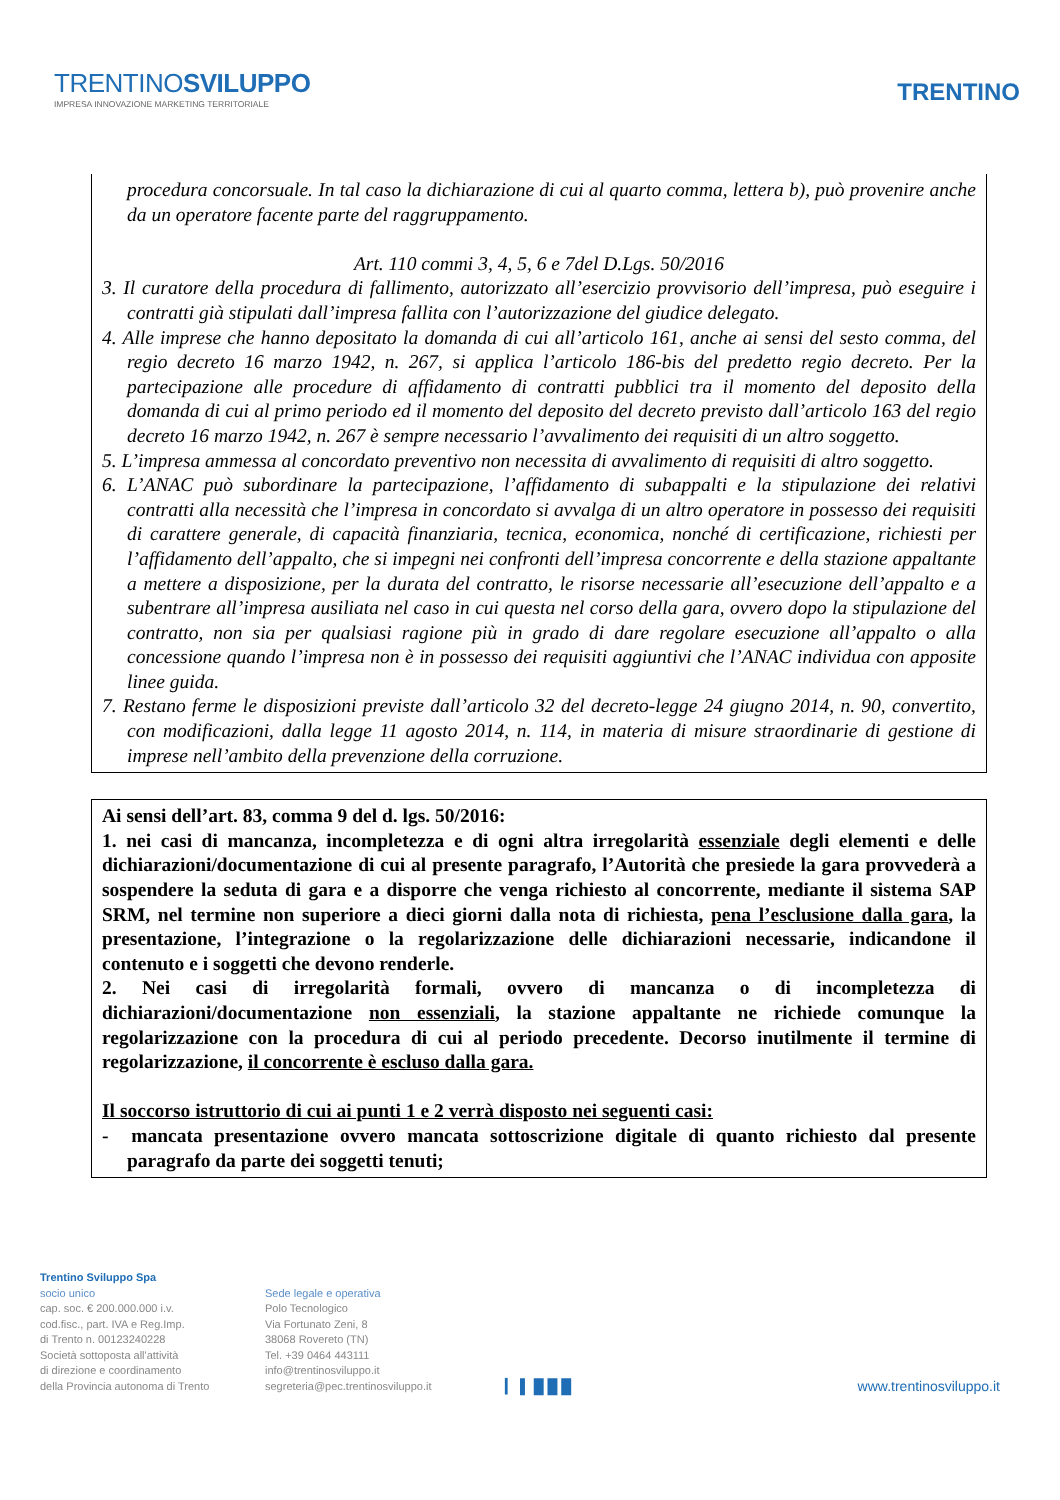TRENTINOSVILUPPO
IMPRESA INNOVAZIONE MARKETING TERRITORIALE
TRENTINO
procedura concorsuale. In tal caso la dichiarazione di cui al quarto comma, lettera b), può provenire anche da un operatore facente parte del raggruppamento.
Art. 110 commi 3, 4, 5, 6 e 7del D.Lgs. 50/2016
3. Il curatore della procedura di fallimento, autorizzato all’esercizio provvisorio dell’impresa, può eseguire i contratti già stipulati dall’impresa fallita con l’autorizzazione del giudice delegato.
4. Alle imprese che hanno depositato la domanda di cui all’articolo 161, anche ai sensi del sesto comma, del regio decreto 16 marzo 1942, n. 267, si applica l’articolo 186-bis del predetto regio decreto. Per la partecipazione alle procedure di affidamento di contratti pubblici tra il momento del deposito della domanda di cui al primo periodo ed il momento del deposito del decreto previsto dall’articolo 163 del regio decreto 16 marzo 1942, n. 267 è sempre necessario l’avvalimento dei requisiti di un altro soggetto.
5. L’impresa ammessa al concordato preventivo non necessita di avvalimento di requisiti di altro soggetto.
6. L’ANAC può subordinare la partecipazione, l’affidamento di subappalti e la stipulazione dei relativi contratti alla necessità che l’impresa in concordato si avvalga di un altro operatore in possesso dei requisiti di carattere generale, di capacità finanziaria, tecnica, economica, nonché di certificazione, richiesti per l’affidamento dell’appalto, che si impegni nei confronti dell’impresa concorrente e della stazione appaltante a mettere a disposizione, per la durata del contratto, le risorse necessarie all’esecuzione dell’appalto e a subentrare all’impresa ausiliata nel caso in cui questa nel corso della gara, ovvero dopo la stipulazione del contratto, non sia per qualsiasi ragione più in grado di dare regolare esecuzione all’appalto o alla concessione quando l’impresa non è in possesso dei requisiti aggiuntivi che l’ANAC individua con apposite linee guida.
7. Restano ferme le disposizioni previste dall’articolo 32 del decreto-legge 24 giugno 2014, n. 90, convertito, con modificazioni, dalla legge 11 agosto 2014, n. 114, in materia di misure straordinarie di gestione di imprese nell’ambito della prevenzione della corruzione.
Ai sensi dell’art. 83, comma 9 del d. lgs. 50/2016:
1. nei casi di mancanza, incompletezza e di ogni altra irregolarità essenziale degli elementi e delle dichiarazioni/documentazione di cui al presente paragrafo, l’Autorità che presiede la gara provvederà a sospendere la seduta di gara e a disporre che venga richiesto al concorrente, mediante il sistema SAP SRM, nel termine non superiore a dieci giorni dalla nota di richiesta, pena l’esclusione dalla gara, la presentazione, l’integrazione o la regolarizzazione delle dichiarazioni necessarie, indicandone il contenuto e i soggetti che devono renderle.
2. Nei casi di irregolarità formali, ovvero di mancanza o di incompletezza di dichiarazioni/documentazione non essenziali, la stazione appaltante ne richiede comunque la regolarizzazione con la procedura di cui al periodo precedente. Decorso inutilmente il termine di regolarizzazione, il concorrente è escluso dalla gara.
Il soccorso istruttorio di cui ai punti 1 e 2 verrà disposto nei seguenti casi:
- mancata presentazione ovvero mancata sottoscrizione digitale di quanto richiesto dal presente paragrafo da parte dei soggetti tenuti;
Trentino Sviluppo Spa
socio unico
cap. soc. € 200.000.000 i.v.
cod.fisc., part. IVA e Reg.Imp.
di Trento n. 00123240228
Società sottoposta all'attività
di direzione e coordinamento
della Provincia autonoma di Trento
Sede legale e operativa
Polo Tecnologico
Via Fortunato Zeni, 8
38068 Rovereto (TN)
Tel. +39 0464 443111
info@trentinosviluppo.it
segreteria@pec.trentinosviluppo.it
▎ ▌ █ █ █ www.trentinosviluppo.it